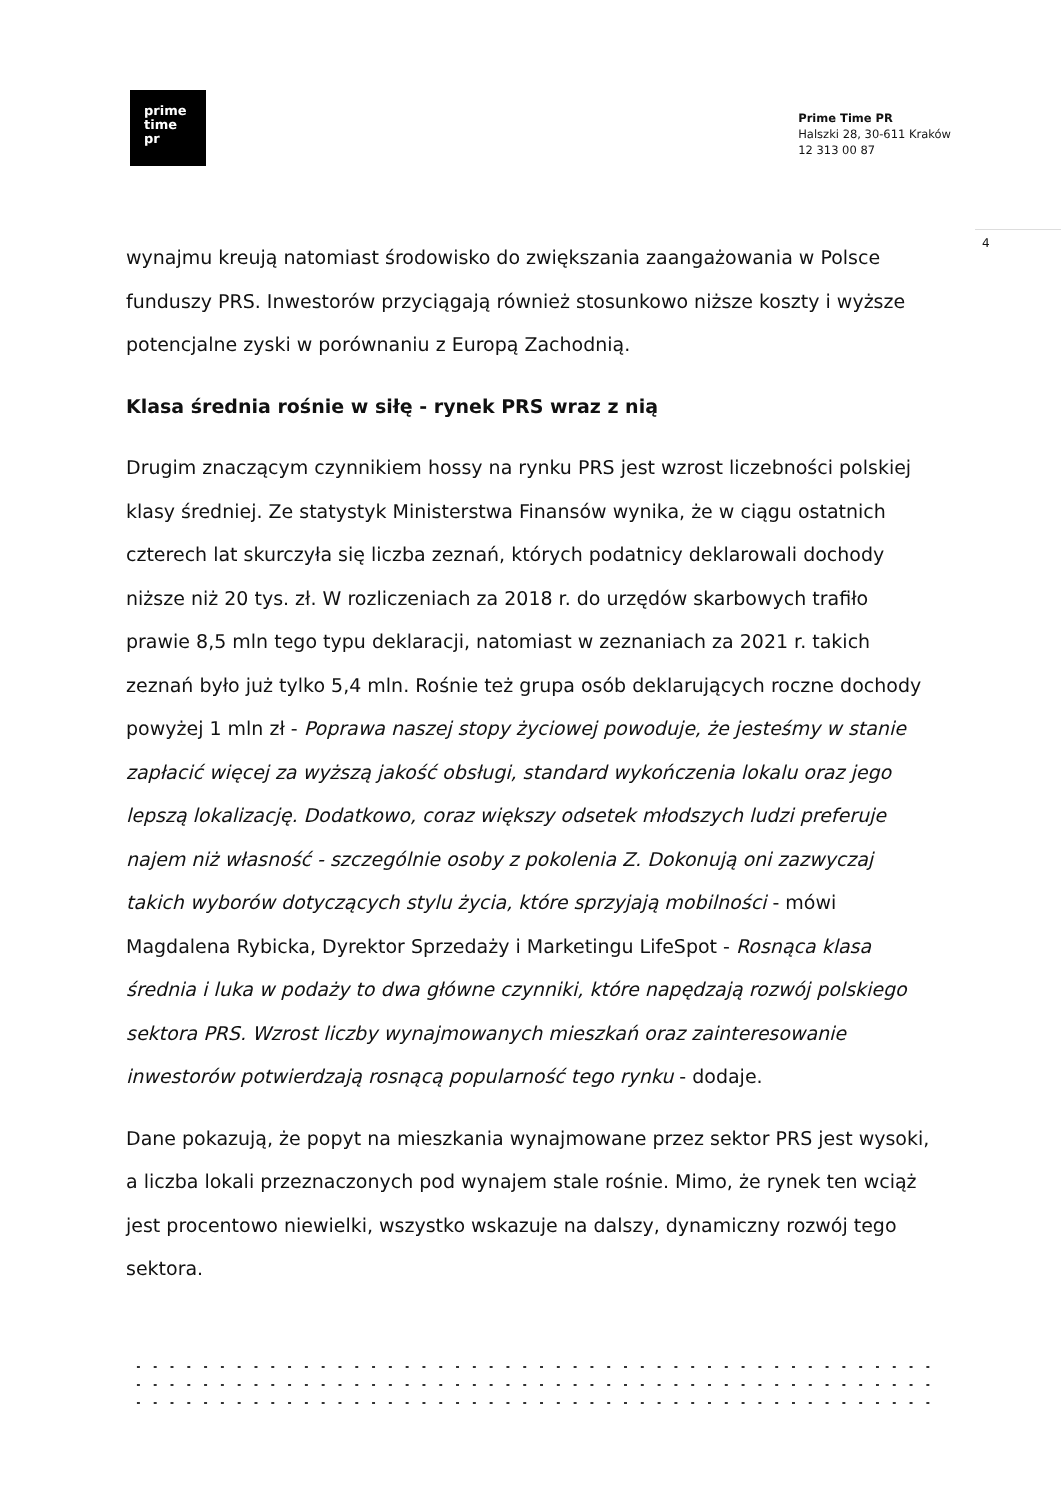prime
time
pr
Prime Time PR
Halszki 28, 30-611 Kraków
12 313 00 87
4
wynajmu kreują natomiast środowisko do zwiększania zaangażowania w Polsce funduszy PRS. Inwestorów przyciągają również stosunkowo niższe koszty i wyższe potencjalne zyski w porównaniu z Europą Zachodnią.
Klasa średnia rośnie w siłę - rynek PRS wraz z nią
Drugim znaczącym czynnikiem hossy na rynku PRS jest wzrost liczebności polskiej klasy średniej. Ze statystyk Ministerstwa Finansów wynika, że w ciągu ostatnich czterech lat skurczyła się liczba zeznań, których podatnicy deklarowali dochody niższe niż 20 tys. zł. W rozliczeniach za 2018 r. do urzędów skarbowych trafiło prawie 8,5 mln tego typu deklaracji, natomiast w zeznaniach za 2021 r. takich zeznań było już tylko 5,4 mln. Rośnie też grupa osób deklarujących roczne dochody powyżej 1 mln zł - Poprawa naszej stopy życiowej powoduje, że jesteśmy w stanie zapłacić więcej za wyższą jakość obsługi, standard wykończenia lokalu oraz jego lepszą lokalizację. Dodatkowo, coraz większy odsetek młodszych ludzi preferuje najem niż własność - szczególnie osoby z pokolenia Z. Dokonują oni zazwyczaj takich wyborów dotyczących stylu życia, które sprzyjają mobilności - mówi Magdalena Rybicka, Dyrektor Sprzedaży i Marketingu LifeSpot - Rosnąca klasa średnia i luka w podaży to dwa główne czynniki, które napędzają rozwój polskiego sektora PRS. Wzrost liczby wynajmowanych mieszkań oraz zainteresowanie inwestorów potwierdzają rosnącą popularność tego rynku - dodaje.
Dane pokazują, że popyt na mieszkania wynajmowane przez sektor PRS jest wysoki, a liczba lokali przeznaczonych pod wynajem stale rośnie. Mimo, że rynek ten wciąż jest procentowo niewielki, wszystko wskazuje na dalszy, dynamiczny rozwój tego sektora.